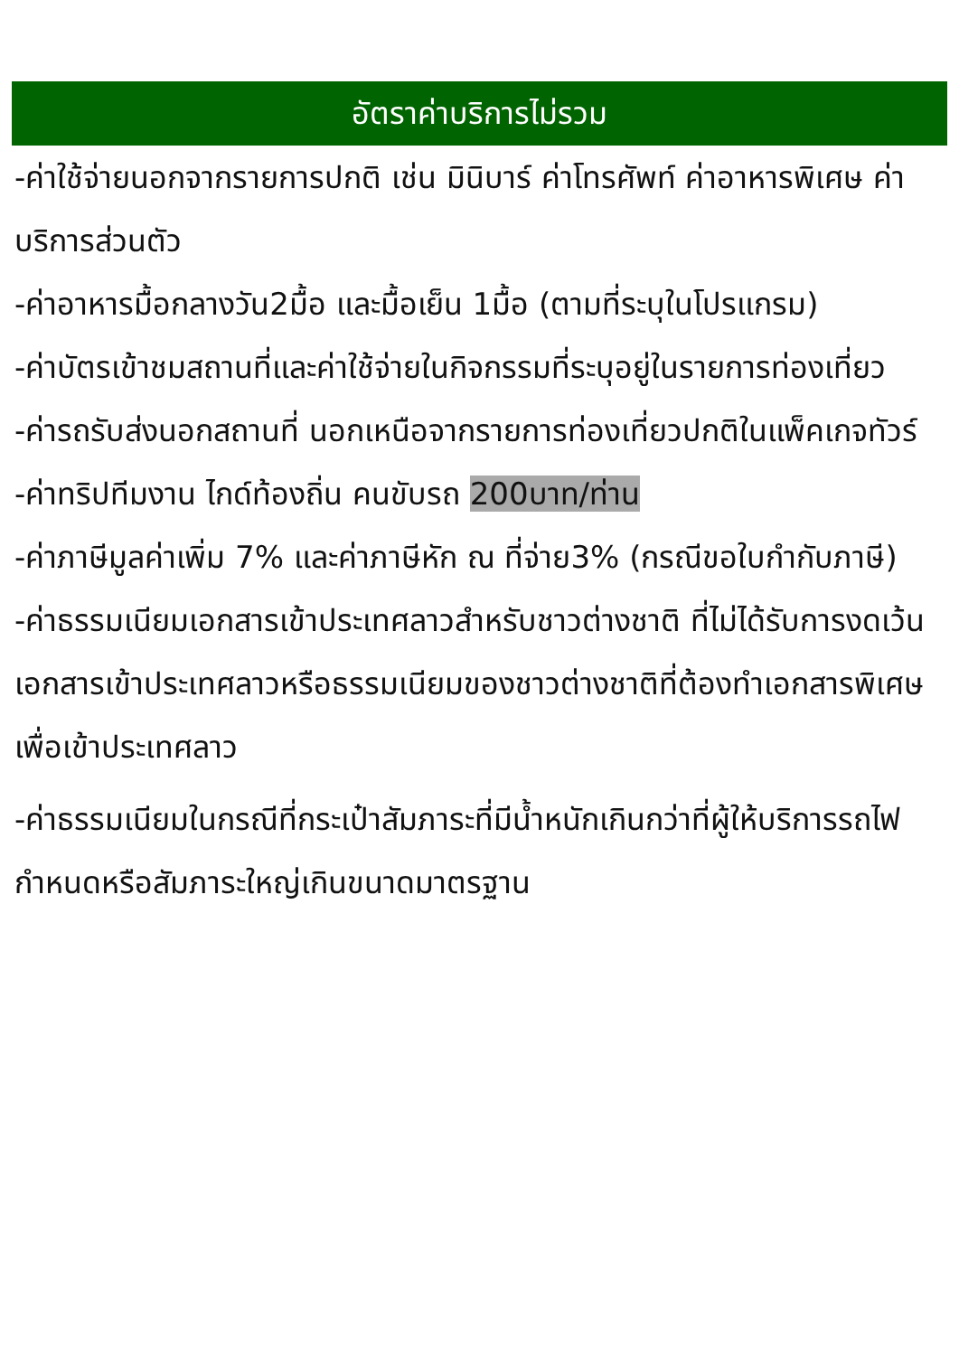อัตราค่าบริการไม่รวม
-ค่าใช้จ่ายนอกจากรายการปกติ เช่น มินิบาร์ ค่าโทรศัพท์ ค่าอาหารพิเศษ ค่าบริการส่วนตัว
-ค่าอาหารมื้อกลางวัน2มื้อ และมื้อเย็น 1มื้อ (ตามที่ระบุในโปรแกรม)
-ค่าบัตรเข้าชมสถานที่และค่าใช้จ่ายในกิจกรรมที่ระบุอยู่ในรายการท่องเที่ยว
-ค่ารถรับส่งนอกสถานที่ นอกเหนือจากรายการท่องเที่ยวปกติในแพ็คเกจทัวร์
-ค่าทริปทีมงาน ไกด์ท้องถิ่น คนขับรถ 200บาท/ท่าน
-ค่าภาษีมูลค่าเพิ่ม 7% และค่าภาษีหัก ณ ที่จ่าย3% (กรณีขอใบกำกับภาษี)
-ค่าธรรมเนียมเอกสารเข้าประเทศลาวสำหรับชาวต่างชาติ ที่ไม่ได้รับการงดเว้นเอกสารเข้าประเทศลาวหรือธรรมเนียมของชาวต่างชาติที่ต้องทำเอกสารพิเศษเพื่อเข้าประเทศลาว
-ค่าธรรมเนียมในกรณีที่กระเป๋าสัมภาระที่มีน้ำหนักเกินกว่าที่ผู้ให้บริการรถไฟกำหนดหรือสัมภาระใหญ่เกินขนาดมาตรฐาน